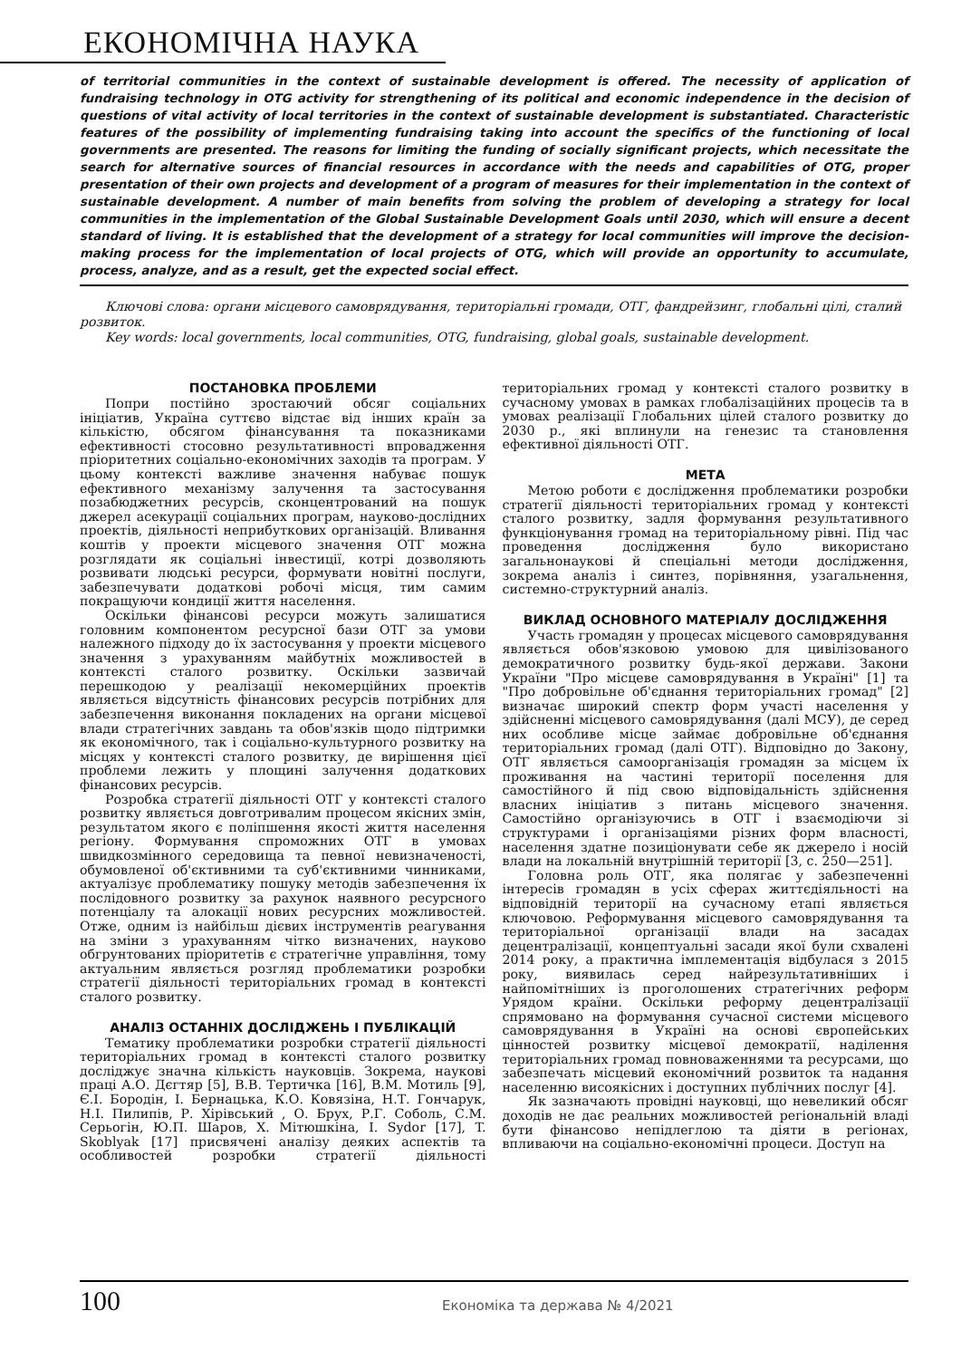ЕКОНОМІЧНА НАУКА
of territorial communities in the context of sustainable development is offered. The necessity of application of fundraising technology in OTG activity for strengthening of its political and economic independence in the decision of questions of vital activity of local territories in the context of sustainable development is substantiated. Characteristic features of the possibility of implementing fundraising taking into account the specifics of the functioning of local governments are presented. The reasons for limiting the funding of socially significant projects, which necessitate the search for alternative sources of financial resources in accordance with the needs and capabilities of OTG, proper presentation of their own projects and development of a program of measures for their implementation in the context of sustainable development. A number of main benefits from solving the problem of developing a strategy for local communities in the implementation of the Global Sustainable Development Goals until 2030, which will ensure a decent standard of living. It is established that the development of a strategy for local communities will improve the decision-making process for the implementation of local projects of OTG, which will provide an opportunity to accumulate, process, analyze, and as a result, get the expected social effect.
Ключові слова: органи місцевого самоврядування, територіальні громади, ОТГ, фандрейзинг, глобальні цілі, сталий розвиток.
Key words: local governments, local communities, OTG, fundraising, global goals, sustainable development.
ПОСТАНОВКА ПРОБЛЕМИ
Попри постійно зростаючий обсяг соціальних ініціатив, Україна суттєво відстає від інших країн за кількістю, обсягом фінансування та показниками ефективності стосовно результативності впровадження пріоритетних соціально-економічних заходів та програм. У цьому контексті важливе значення набуває пошук ефективного механізму залучення та застосування позабюджетних ресурсів, сконцентрований на пошук джерел асекурації соціальних програм, науково-дослідних проектів, діяльності неприбуткових організацій. Вливання коштів у проекти місцевого значення ОТГ можна розглядати як соціальні інвестиції, котрі дозволяють розвивати людські ресурси, формувати новітні послуги, забезпечувати додаткові робочі місця, тим самим покращуючи кондиції життя населення.
Оскільки фінансові ресурси можуть залишатися головним компонентом ресурсної бази ОТГ за умови належного підходу до їх застосування у проекти місцевого значення з урахуванням майбутніх можливостей в контексті сталого розвитку. Оскільки зазвичай перешкодою у реалізації некомерційних проектів являється відсутність фінансових ресурсів потрібних для забезпечення виконання покладених на органи місцевої влади стратегічних завдань та обов'язків щодо підтримки як економічного, так і соціально-культурного розвитку на місцях у контексті сталого розвитку, де вирішення цієї проблеми лежить у площині залучення додаткових фінансових ресурсів.
Розробка стратегії діяльності ОТГ у контексті сталого розвитку являється довготривалим процесом якісних змін, результатом якого є поліпшення якості життя населення регіону. Формування спроможних ОТГ в умовах швидкозмінного середовища та певної невизначеності, обумовленої об'єктивними та суб'єктивними чинниками, актуалізує проблематику пошуку методів забезпечення їх послідовного розвитку за рахунок наявного ресурсного потенціалу та алокації нових ресурсних можливостей. Отже, одним із найбільш дієвих інструментів реагування на зміни з урахуванням чітко визначених, науково обгрунтованих пріоритетів є стратегічне управління, тому актуальним являється розгляд проблематики розробки стратегії діяльності територіальних громад в контексті сталого розвитку.
АНАЛІЗ ОСТАННІХ ДОСЛІДЖЕНЬ І ПУБЛІКАЦІЙ
Тематику проблематики розробки стратегії діяльності територіальних громад в контексті сталого розвитку досліджує значна кількість науковців. Зокрема, наукові праці А.О. Дєгтяр [5], В.В. Тертичка [16], В.М. Мотиль [9], Є.І. Бородін, І. Бернацька, К.О. Ковязіна, Н.Т. Гончарук, Н.І. Пилипів, Р. Хірівський , О. Брух, Р.Г. Соболь, С.М. Серьогін, Ю.П. Шаров, Х. Мітюшкіна, I. Sydor [17], T. Skoblyak [17] присвячені аналізу деяких аспектів та особливостей розробки стратегії діяльності територіальних громад у контексті сталого розвитку в сучасному умовах в рамках глобалізаційних процесів та в умовах реалізації Глобальних цілей сталого розвитку до 2030 р., які вплинули на генезис та становлення ефективної діяльності ОТГ.
МЕТА
Метою роботи є дослідження проблематики розробки стратегії діяльності територіальних громад у контексті сталого розвитку, задля формування результативного функціонування громад на територіальному рівні. Під час проведення дослідження було використано загальнонаукові й спеціальні методи дослідження, зокрема аналіз і синтез, порівняння, узагальнення, системно-структурний аналіз.
ВИКЛАД ОСНОВНОГО МАТЕРІАЛУ ДОСЛІДЖЕННЯ
Участь громадян у процесах місцевого самоврядування являється обов'язковою умовою для цивілізованого демократичного розвитку будь-якої держави. Закони України "Про місцеве самоврядування в Україні" [1] та "Про добровільне об'єднання територіальних громад" [2] визначає широкий спектр форм участі населення у здійсненні місцевого самоврядування (далі МСУ), де серед них особливе місце займає добровільне об'єднання територіальних громад (далі ОТГ). Відповідно до Закону, ОТГ являється самоорганізація громадян за місцем їх проживання на частині території поселення для самостійного й під свою відповідальність здійснення власних ініціатив з питань місцевого значення. Самостійно організуючись в ОТГ і взаємодіючи зі структурами і організаціями різних форм власності, населення здатне позиціонувати себе як джерело і носій влади на локальній внутрішній території [3, с. 250—251].
Головна роль ОТГ, яка полягає у забезпеченні інтересів громадян в усіх сферах життєдіяльності на відповідній території на сучасному етапі являється ключовою. Реформування місцевого самоврядування та територіальної організації влади на засадах децентралізації, концептуальні засади якої були схвалені 2014 року, а практична імплементація відбулася з 2015 року, виявилась серед найрезультативніших і найпомітніших із проголошених стратегічних реформ Урядом країни. Оскільки реформу децентралізації спрямовано на формування сучасної системи місцевого самоврядування в Україні на основі європейських цінностей розвитку місцевої демократії, наділення територіальних громад повноваженнями та ресурсами, що забезпечать місцевий економічний розвиток та надання населенню висоякісних і доступних публічних послуг [4].
Як зазначають провідні науковці, що невеликий обсяг доходів не дає реальних можливостей регіональній владі бути фінансово непідлеглою та діяти в регіонах, впливаючи на соціально-економічні процеси. Доступ на
100 Економіка та держава № 4/2021